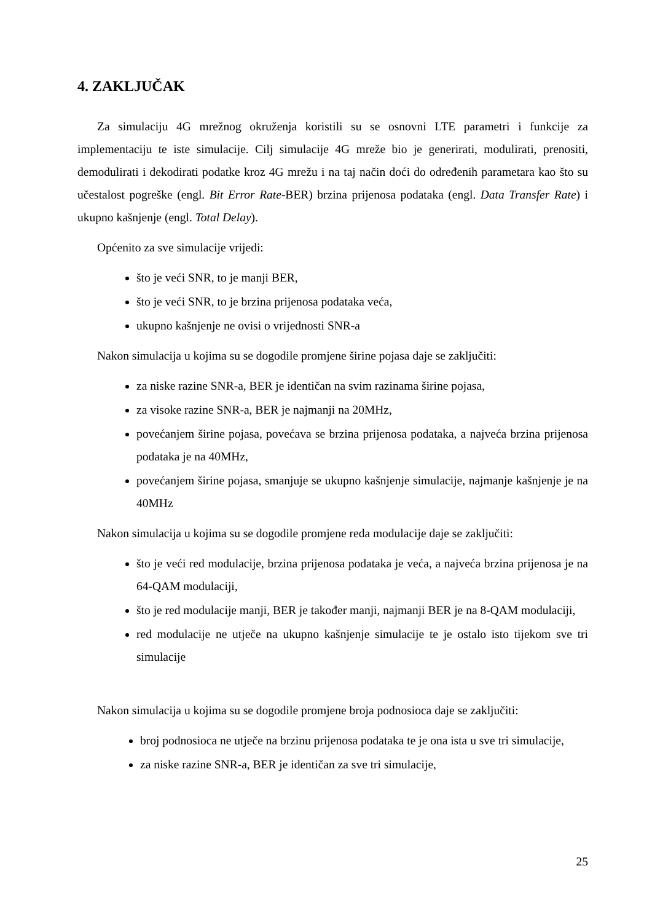4. ZAKLJUČAK
Za simulaciju 4G mrežnog okruženja koristili su se osnovni LTE parametri i funkcije za implementaciju te iste simulacije. Cilj simulacije 4G mreže bio je generirati, modulirati, prenositi, demodulirati i dekodirati podatke kroz 4G mrežu i na taj način doći do određenih parametara kao što su učestalost pogreške (engl. Bit Error Rate-BER) brzina prijenosa podataka (engl. Data Transfer Rate) i ukupno kašnjenje (engl. Total Delay).
Općenito za sve simulacije vrijedi:
što je veći SNR, to je manji BER,
što je veći SNR, to je brzina prijenosa podataka veća,
ukupno kašnjenje ne ovisi o vrijednosti SNR-a
Nakon simulacija u kojima su se dogodile promjene širine pojasa daje se zaključiti:
za niske razine SNR-a, BER je identičan na svim razinama širine pojasa,
za visoke razine SNR-a, BER je najmanji na 20MHz,
povećanjem širine pojasa, povećava se brzina prijenosa podataka, a najveća brzina prijenosa podataka je na 40MHz,
povećanjem širine pojasa, smanjuje se ukupno kašnjenje simulacije, najmanje kašnjenje je na 40MHz
Nakon simulacija u kojima su se dogodile promjene reda modulacije daje se zaključiti:
što je veći red modulacije, brzina prijenosa podataka je veća, a najveća brzina prijenosa je na 64-QAM modulaciji,
što je red modulacije manji, BER je također manji, najmanji BER je na 8-QAM modulaciji,
red modulacije ne utječe na ukupno kašnjenje simulacije te je ostalo isto tijekom sve tri simulacije
Nakon simulacija u kojima su se dogodile promjene broja podnosioca daje se zaključiti:
broj podnosioca ne utječe na brzinu prijenosa podataka te je ona ista u sve tri simulacije,
za niske razine SNR-a, BER je identičan za sve tri simulacije,
25